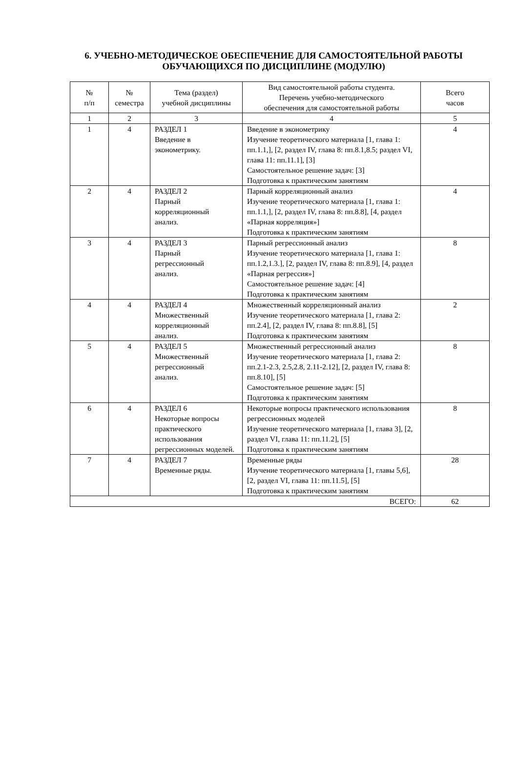6. УЧЕБНО-МЕТОДИЧЕСКОЕ ОБЕСПЕЧЕНИЕ ДЛЯ САМОСТОЯТЕЛЬНОЙ РАБОТЫ ОБУЧАЮЩИХСЯ ПО ДИСЦИПЛИНЕ (МОДУЛЮ)
| № п/п | № семестра | Тема (раздел) учебной дисциплины | Вид самостоятельной работы студента. Перечень учебно-методического обеспечения для самостоятельной работы | Всего часов |
| --- | --- | --- | --- | --- |
| 1 | 2 | 3 | 4 | 5 |
| 1 | 4 | РАЗДЕЛ 1 Введение в эконометрику. | Введение в эконометрику Изучение теоретического материала [1, глава 1: пп.1.1,], [2, раздел IV, глава 8: пп.8.1,8.5; раздел VI, глава 11: пп.11.1], [3] Самостоятельное решение задач: [3] Подготовка к практическим занятиям | 4 |
| 2 | 4 | РАЗДЕЛ 2 Парный корреляционный анализ. | Парный корреляционный анализ Изучение теоретического материала [1, глава 1: пп.1.1,], [2, раздел IV, глава 8: пп.8.8], [4, раздел «Парная корреляция»] Подготовка к практическим занятиям | 4 |
| 3 | 4 | РАЗДЕЛ 3 Парный регрессионный анализ. | Парный регрессионный анализ Изучение теоретического материала [1, глава 1: пп.1.2,1.3.], [2, раздел IV, глава 8: пп.8.9], [4, раздел «Парная регрессия»] Самостоятельное решение задач: [4] Подготовка к практическим занятиям | 8 |
| 4 | 4 | РАЗДЕЛ 4 Множественный корреляционный анализ. | Множественный корреляционный анализ Изучение теоретического материала [1, глава 2: пп.2.4], [2, раздел IV, глава 8: пп.8.8], [5] Подготовка к практическим занятиям | 2 |
| 5 | 4 | РАЗДЕЛ 5 Множественный регрессионный анализ. | Множественный регрессионный анализ Изучение теоретического материала [1, глава 2: пп.2.1-2.3, 2.5,2.8, 2.11-2.12], [2, раздел IV, глава 8: пп.8.10], [5] Самостоятельное решение задач: [5] Подготовка к практическим занятиям | 8 |
| 6 | 4 | РАЗДЕЛ 6 Некоторые вопросы практического использования регрессионных моделей. | Некоторые вопросы практического использования регрессионных моделей Изучение теоретического материала [1, глава 3], [2, раздел VI, глава 11: пп.11.2], [5] Подготовка к практическим занятиям | 8 |
| 7 | 4 | РАЗДЕЛ 7 Временные ряды. | Временные ряды Изучение теоретического материала [1, главы 5,6], [2, раздел VI, глава 11: пп.11.5], [5] Подготовка к практическим занятиям | 28 |
| ВСЕГО: | | | | 62 |